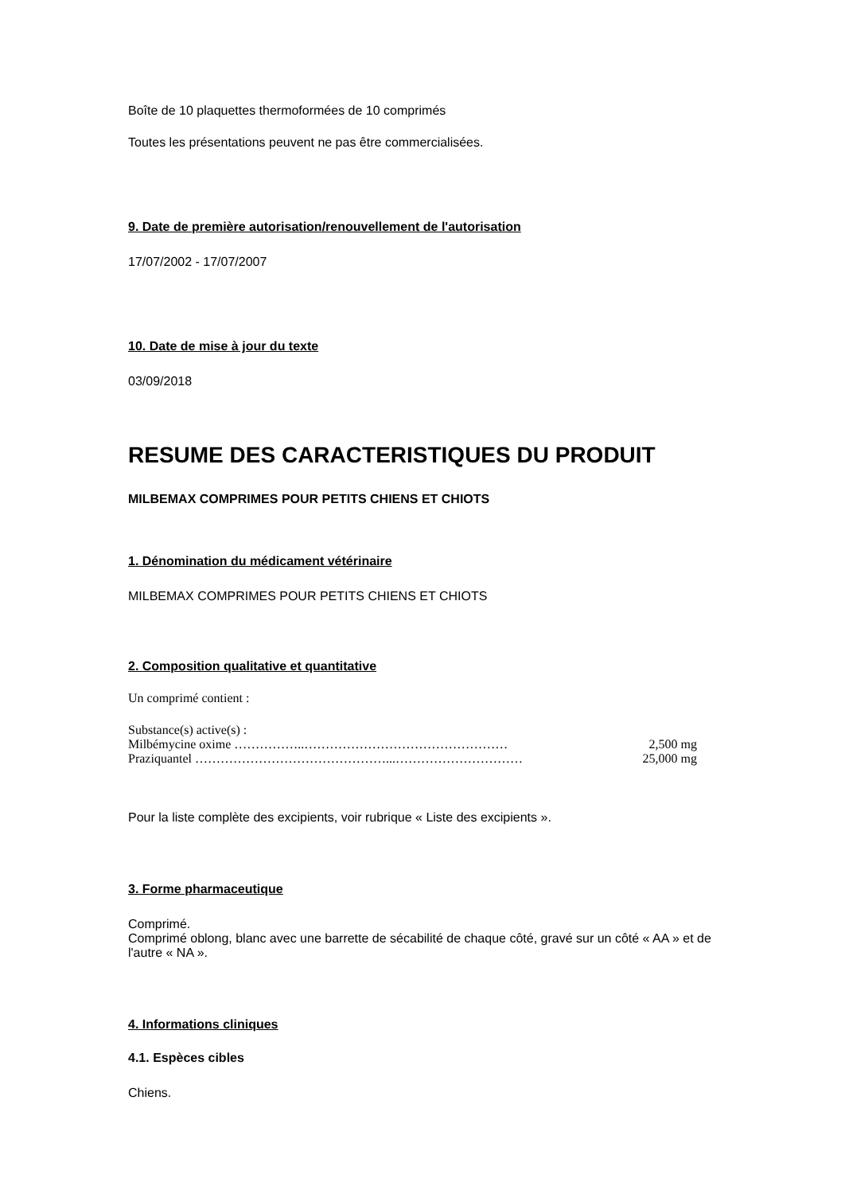Boîte de 10 plaquettes thermoformées de 10 comprimés
Toutes les présentations peuvent ne pas être commercialisées.
9. Date de première autorisation/renouvellement de l'autorisation
17/07/2002 - 17/07/2007
10. Date de mise à jour du texte
03/09/2018
RESUME DES CARACTERISTIQUES DU PRODUIT
MILBEMAX COMPRIMES POUR PETITS CHIENS ET CHIOTS
1. Dénomination du médicament vétérinaire
MILBEMAX COMPRIMES POUR PETITS CHIENS ET CHIOTS
2. Composition qualitative et quantitative
Un comprimé contient :
Substance(s) active(s) :
Milbémycine oxime ……………..………………………………………… 2,500 mg
Praziquantel ………………………………………...………………………… 25,000 mg
Pour la liste complète des excipients, voir rubrique « Liste des excipients ».
3. Forme pharmaceutique
Comprimé.
Comprimé oblong, blanc avec une barrette de sécabilité de chaque côté, gravé sur un côté « AA » et de l'autre « NA ».
4. Informations cliniques
4.1. Espèces cibles
Chiens.